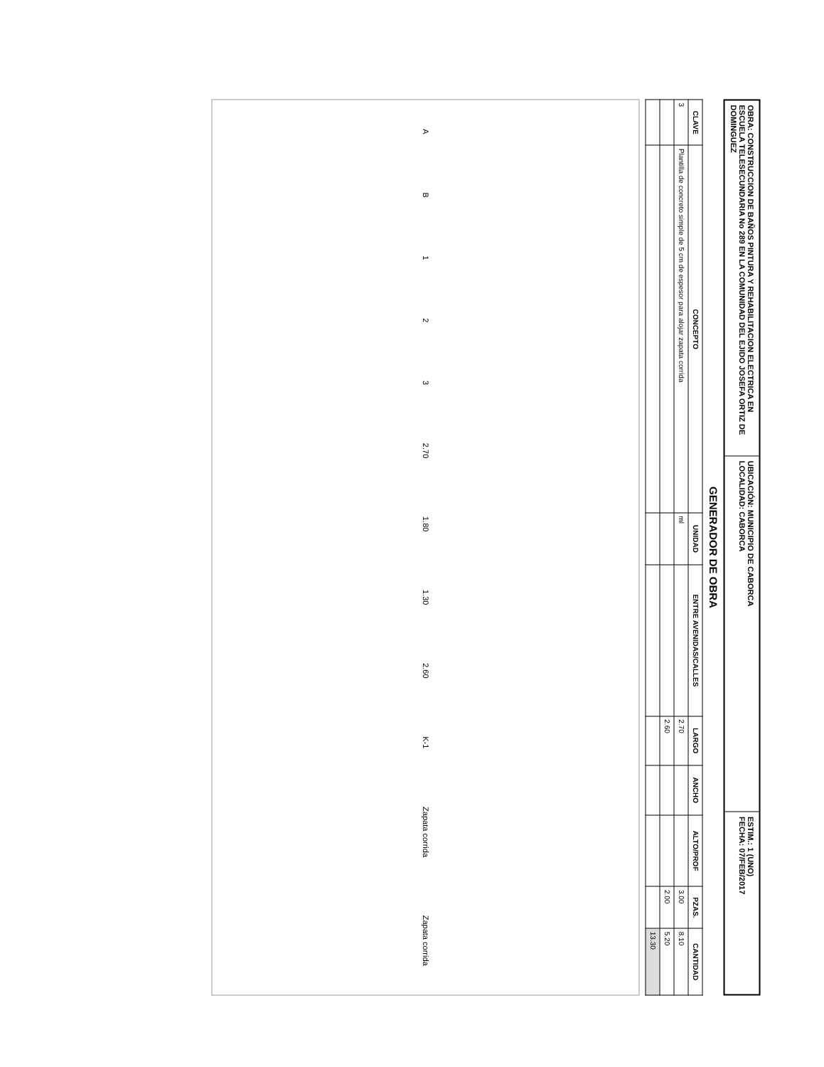OBRA: CONSTRUCCION DE BAÑOS PINTURA Y REHABILITACION ELECTRICA EN ESCUELA TELESECUNDARIA No 289 EN LA COMUNIDAD DEL EJIDO JOSEFA ORTIZ DE DOMINGUEZ
UBICACIÓN: MUNICIPIO DE CABORCA
LOCALIDAD: CABORCA
ESTIM.: 1 (UNO)
FECHA: 07/FEB/2017
GENERADOR DE OBRA
| CLAVE | CONCEPTO | UNIDAD | ENTRE AVENIDAS/CALLES | LARGO | ANCHO | ALTO/PROF | PZAS. | CANTIDAD |
| --- | --- | --- | --- | --- | --- | --- | --- | --- |
| 3 | Plantilla de concreto simple de 5 cm de espesor para alojar zapata corrida | ml | | 2.70 | | | 3.00 | 8.10 |
| | | | | 2.60 | | | 2.00 | 5.20 |
| | | | | | | | | 13.30 |
A B 1 2 3 2.70 1.80 1.30 2.60 K-1 Zapata corrida Zapata corrida